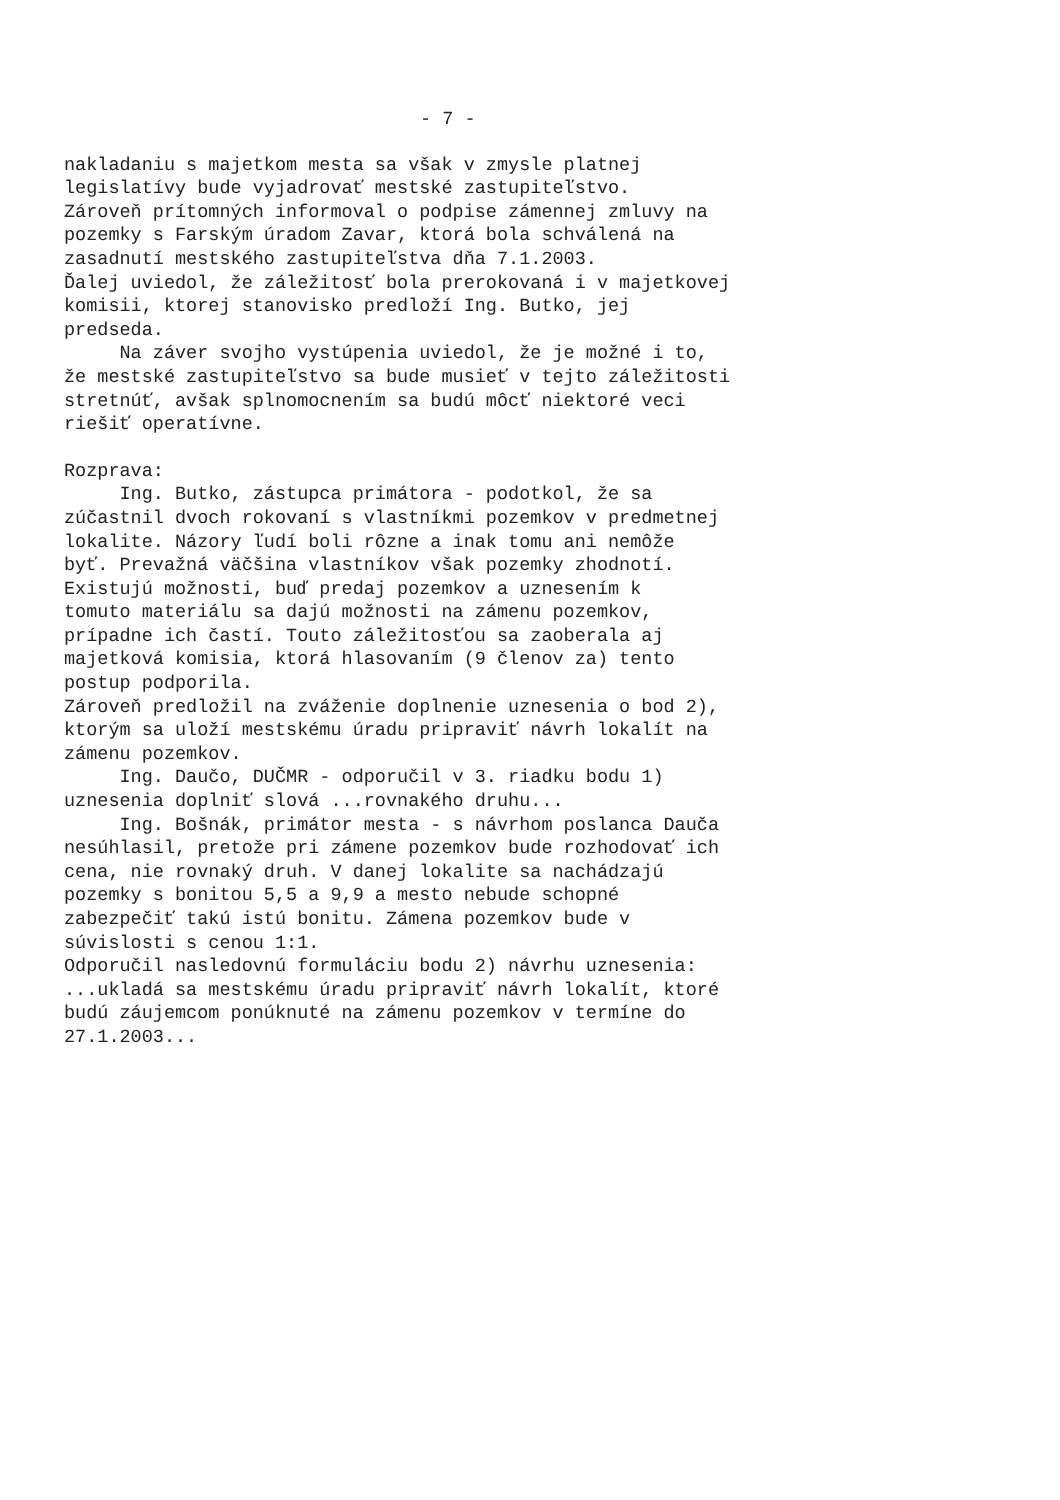- 7 -
nakladaniu s majetkom mesta sa však v zmysle platnej legislatívy bude vyjadrovať mestské zastupiteľstvo. Zároveň prítomných informoval o podpise zámennej zmluvy na pozemky s Farským úradom Zavar, ktorá bola schválená na zasadnutí mestského zastupiteľstva dňa 7.1.2003. Ďalej uviedol, že záležitosť bola prerokovaná i v majetkovej komisii, ktorej stanovisko predloží Ing. Butko, jej predseda. Na záver svojho vystúpenia uviedol, že je možné i to, že mestské zastupiteľstvo sa bude musieť v tejto záležitosti stretnúť, avšak splnomocnením sa budú môcť niektoré veci riešiť operatívne.
Rozprava: Ing. Butko, zástupca primátora - podotkol, že sa zúčastnil dvoch rokovaní s vlastníkmi pozemkov v predmetnej lokalite. Názory ľudí boli rôzne a inak tomu ani nemôže byť. Prevažná väčšina vlastníkov však pozemky zhodnotí. Existujú možnosti, buď predaj pozemkov a uznesením k tomuto materiálu sa dajú možnosti na zámenu pozemkov, prípadne ich častí. Touto záležitosťou sa zaoberala aj majetková komisia, ktorá hlasovaním (9 členov za) tento postup podporila. Zároveň predložil na zváženie doplnenie uznesenia o bod 2), ktorým sa uloží mestskému úradu pripraviť návrh lokalít na zámenu pozemkov. Ing. Daučo, DUČMR - odporučil v 3. riadku bodu 1) uznesenia doplniť slová ...rovnakého druhu... Ing. Bošnák, primátor mesta - s návrhom poslanca Dauča nesúhlasil, pretože pri zámene pozemkov bude rozhodovať ich cena, nie rovnaký druh. V danej lokalite sa nachádzajú pozemky s bonitou 5,5 a 9,9 a mesto nebude schopné zabezpečiť takú istú bonitu. Zámena pozemkov bude v súvislosti s cenou 1:1. Odporučil nasledovnú formuláciu bodu 2) návrhu uznesenia: ...ukladá sa mestskému úradu pripraviť návrh lokalít, ktoré budú záujemcom ponúknuté na zámenu pozemkov v termíne do 27.1.2003...